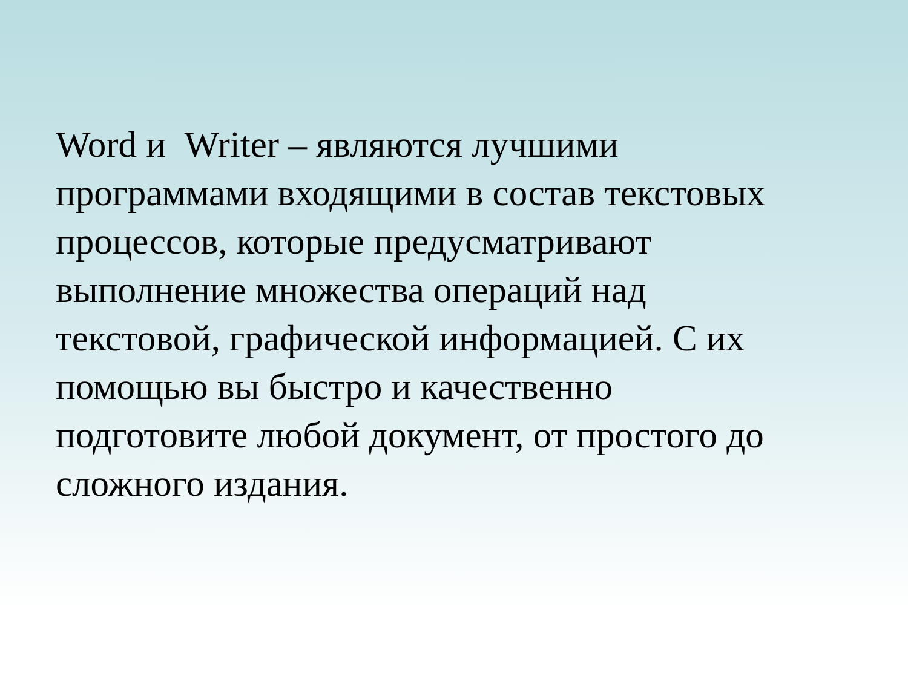Word и Writer – являются лучшими
программами входящими в состав текстовых
процессов, которые предусматривают
выполнение множества операций над
текстовой, графической информацией. С их
помощью вы быстро и качественно
подготовите любой документ, от простого до
сложного издания.